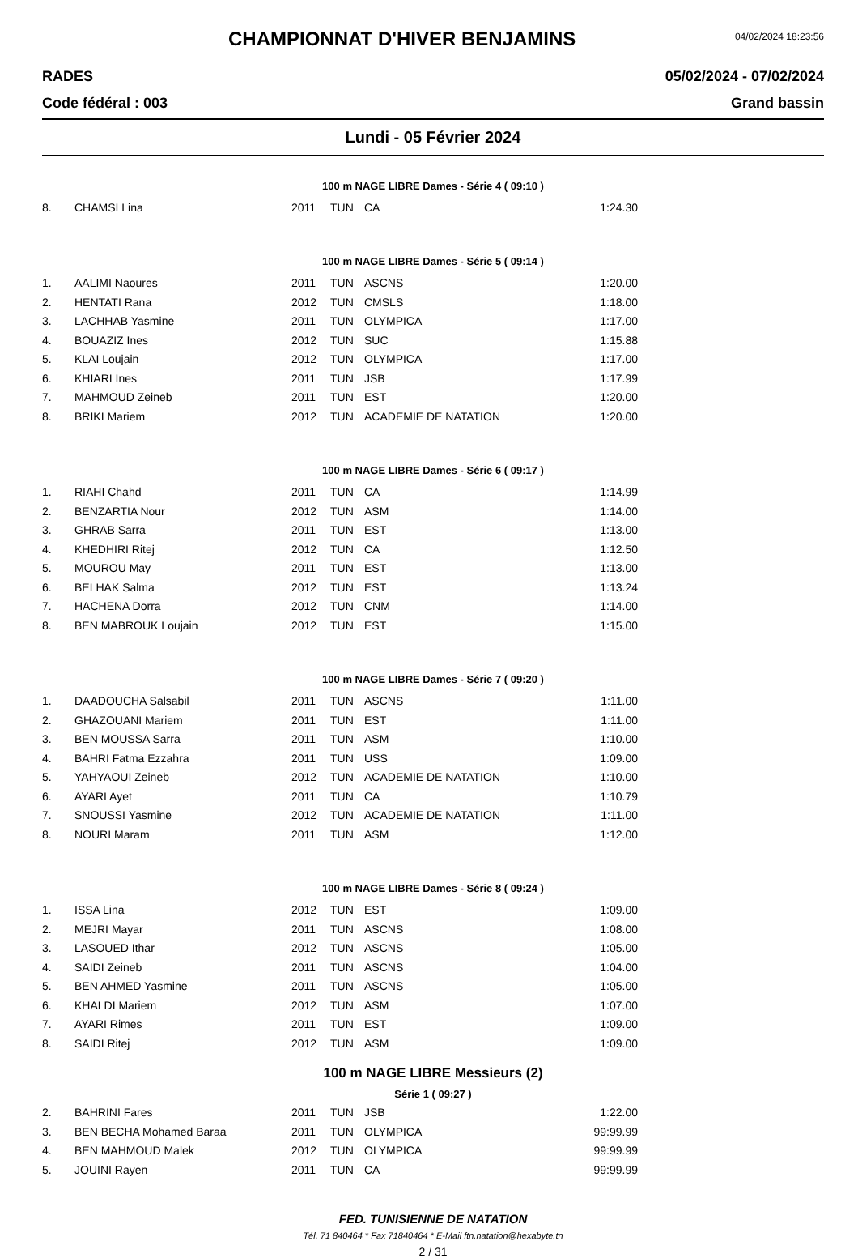CHAMPIONNAT D'HIVER BENJAMINS
04/02/2024 18:23:56
RADES 05/02/2024 - 07/02/2024
Code fédéral : 003 Grand bassin
Lundi - 05 Février 2024
| 100 m NAGE LIBRE Dames - Série 4 ( 09:10 ) | | | | | |
| 8. | CHAMSI Lina | 2011 | TUN | CA | 1:24.30 |
| 100 m NAGE LIBRE Dames - Série 5 ( 09:14 ) | | | | | |
| 1. | AALIMI Naoures | 2011 | TUN | ASCNS | 1:20.00 |
| 2. | HENTATI Rana | 2012 | TUN | CMSLS | 1:18.00 |
| 3. | LACHHAB Yasmine | 2011 | TUN | OLYMPICA | 1:17.00 |
| 4. | BOUAZIZ Ines | 2012 | TUN | SUC | 1:15.88 |
| 5. | KLAI Loujain | 2012 | TUN | OLYMPICA | 1:17.00 |
| 6. | KHIARI Ines | 2011 | TUN | JSB | 1:17.99 |
| 7. | MAHMOUD Zeineb | 2011 | TUN | EST | 1:20.00 |
| 8. | BRIKI Mariem | 2012 | TUN | ACADEMIE DE NATATION | 1:20.00 |
| 100 m NAGE LIBRE Dames - Série 6 ( 09:17 ) | | | | | |
| 1. | RIAHI Chahd | 2011 | TUN | CA | 1:14.99 |
| 2. | BENZARTIA Nour | 2012 | TUN | ASM | 1:14.00 |
| 3. | GHRAB Sarra | 2011 | TUN | EST | 1:13.00 |
| 4. | KHEDHIRI Ritej | 2012 | TUN | CA | 1:12.50 |
| 5. | MOUROU May | 2011 | TUN | EST | 1:13.00 |
| 6. | BELHAK Salma | 2012 | TUN | EST | 1:13.24 |
| 7. | HACHENA Dorra | 2012 | TUN | CNM | 1:14.00 |
| 8. | BEN MABROUK Loujain | 2012 | TUN | EST | 1:15.00 |
| 100 m NAGE LIBRE Dames - Série 7 ( 09:20 ) | | | | | |
| 1. | DAADOUCHA Salsabil | 2011 | TUN | ASCNS | 1:11.00 |
| 2. | GHAZOUANI Mariem | 2011 | TUN | EST | 1:11.00 |
| 3. | BEN MOUSSA Sarra | 2011 | TUN | ASM | 1:10.00 |
| 4. | BAHRI Fatma Ezzahra | 2011 | TUN | USS | 1:09.00 |
| 5. | YAHYAOUI Zeineb | 2012 | TUN | ACADEMIE DE NATATION | 1:10.00 |
| 6. | AYARI Ayet | 2011 | TUN | CA | 1:10.79 |
| 7. | SNOUSSI Yasmine | 2012 | TUN | ACADEMIE DE NATATION | 1:11.00 |
| 8. | NOURI Maram | 2011 | TUN | ASM | 1:12.00 |
| 100 m NAGE LIBRE Dames - Série 8 ( 09:24 ) | | | | | |
| 1. | ISSA Lina | 2012 | TUN | EST | 1:09.00 |
| 2. | MEJRI Mayar | 2011 | TUN | ASCNS | 1:08.00 |
| 3. | LASOUED Ithar | 2012 | TUN | ASCNS | 1:05.00 |
| 4. | SAIDI Zeineb | 2011 | TUN | ASCNS | 1:04.00 |
| 5. | BEN AHMED Yasmine | 2011 | TUN | ASCNS | 1:05.00 |
| 6. | KHALDI Mariem | 2012 | TUN | ASM | 1:07.00 |
| 7. | AYARI Rimes | 2011 | TUN | EST | 1:09.00 |
| 8. | SAIDI Ritej | 2012 | TUN | ASM | 1:09.00 |
| 100 m NAGE LIBRE Messieurs (2) | | | | | |
| Série 1 ( 09:27 ) | | | | | |
| 2. | BAHRINI Fares | 2011 | TUN | JSB | 1:22.00 |
| 3. | BEN BECHA Mohamed Baraa | 2011 | TUN | OLYMPICA | 99:99.99 |
| 4. | BEN MAHMOUD Malek | 2012 | TUN | OLYMPICA | 99:99.99 |
| 5. | JOUINI Rayen | 2011 | TUN | CA | 99:99.99 |
FED. TUNISIENNE DE NATATION
Tél. 71 840464 * Fax 71840464 * E-Mail ftn.natation@hexabyte.tn
2 / 31